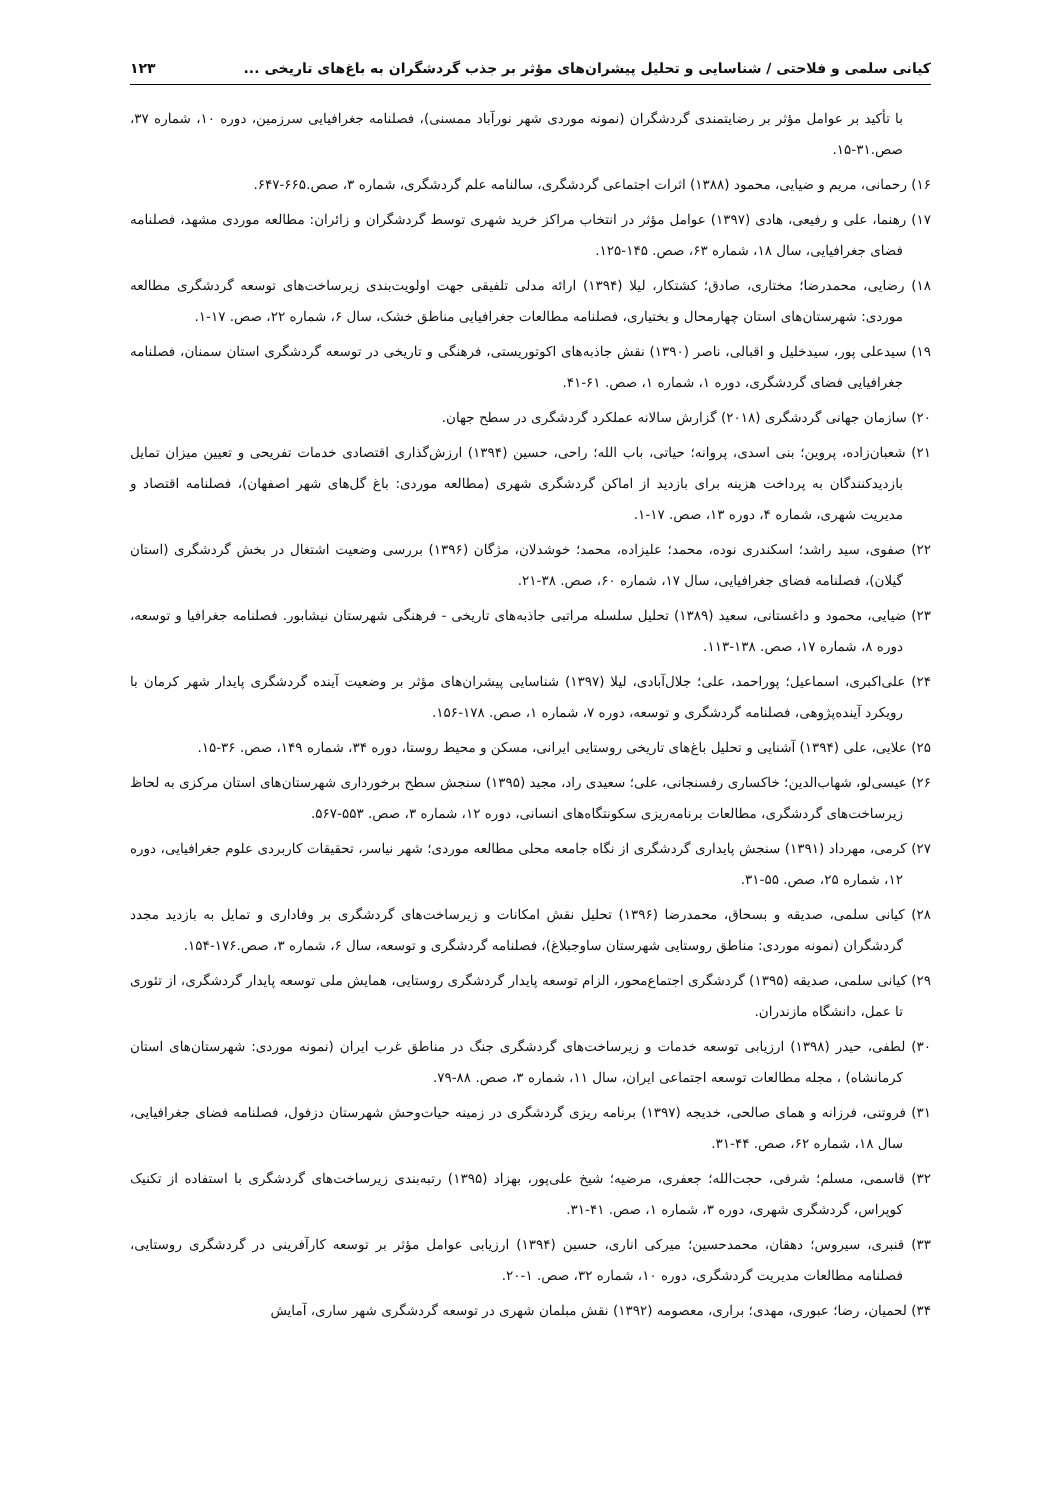کیانی سلمی و فلاحتی / شناسایی و تحلیل پیشران‌های مؤثر بر جذب گردشگران به باغ‌های تاریخی ... ۱۲۳
با تأکید بر عوامل مؤثر بر رضایتمندی گردشگران (نمونه موردی شهر نورآباد ممسنی)، فصلنامه جغرافیایی سرزمین، دوره ۱۰، شماره ۳۷، صص.۳۱-۱۵.
۱۶) رحمانی، مریم و ضیایی، محمود (۱۳۸۸) اثرات اجتماعی گردشگری، سالنامه علم گردشگری، شماره ۳، صص.۶۶۵-۶۴۷.
۱۷) رهنما، علی و رفیعی، هادی (۱۳۹۷) عوامل مؤثر در انتخاب مراکز خرید شهری توسط گردشگران و زائران: مطالعه موردی مشهد، فصلنامه فضای جغرافیایی، سال ۱۸، شماره ۶۳، صص. ۱۴۵-۱۲۵.
۱۸) رضایی، محمدرضا؛ مختاری، صادق؛ کشتکار، لیلا (۱۳۹۴) ارائه مدلی تلفیقی جهت اولویت‌بندی زیرساخت‌های توسعه گردشگری مطالعه موردی: شهرستان‌های استان چهارمحال و بختیاری، فصلنامه مطالعات جغرافیایی مناطق خشک، سال ۶، شماره ۲۲، صص. ۱۷-۱.
۱۹) سیدعلی پور، سیدخلیل و اقبالی، ناصر (۱۳۹۰) نقش جاذبه‌های اکوتوریستی، فرهنگی و تاریخی در توسعه گردشگری استان سمنان، فصلنامه جغرافیایی فضای گردشگری، دوره ۱، شماره ۱، صص. ۶۱-۴۱.
۲۰) سازمان جهانی گردشگری (۲۰۱۸) گزارش سالانه عملکرد گردشگری در سطح جهان.
۲۱) شعبان‌زاده، پروین؛ بنی اسدی، پروانه؛ حیاتی، باب الله؛ راحی، حسین (۱۳۹۴) ارزش‌گذاری اقتصادی خدمات تفریحی و تعیین میزان تمایل بازدیدکنندگان به پرداخت هزینه برای بازدید از اماکن گردشگری شهری (مطالعه موردی: باغ گل‌های شهر اصفهان)، فصلنامه اقتصاد و مدیریت شهری، شماره ۴، دوره ۱۳، صص. ۱۷-۱.
۲۲) صفوی، سید راشد؛ اسکندری نوده، محمد؛ علیزاده، محمد؛ خوشدلان، مژگان (۱۳۹۶) بررسی وضعیت اشتغال در بخش گردشگری (استان گیلان)، فصلنامه فضای جغرافیایی، سال ۱۷، شماره ۶۰، صص. ۳۸-۲۱.
۲۳) ضیایی، محمود و داغستانی، سعید (۱۳۸۹) تحلیل سلسله مراتبی جاذبه‌های تاریخی - فرهنگی شهرستان نیشابور. فصلنامه جغرافیا و توسعه، دوره ۸، شماره ۱۷، صص. ۱۳۸-۱۱۳.
۲۴) علی‌اکبری، اسماعیل؛ پوراحمد، علی؛ جلال‌آبادی، لیلا (۱۳۹۷) شناسایی پیشران‌های مؤثر بر وضعیت آینده گردشگری پایدار شهر کرمان با رویکرد آینده‌پژوهی، فصلنامه گردشگری و توسعه، دوره ۷، شماره ۱، صص. ۱۷۸-۱۵۶.
۲۵) علایی، علی (۱۳۹۴) آشنایی و تحلیل باغ‌های تاریخی روستایی ایرانی، مسکن و محیط روستا، دوره ۳۴، شماره ۱۴۹، صص. ۳۶-۱۵.
۲۶) عیسی‌لو، شهاب‌الدین؛ خاکساری رفسنجانی، علی؛ سعیدی راد، مجید (۱۳۹۵) سنجش سطح برخورداری شهرستان‌های استان مرکزی به لحاظ زیرساخت‌های گردشگری، مطالعات برنامه‌ریزی سکونتگاه‌های انسانی، دوره ۱۲، شماره ۳، صص. ۵۵۳-۵۶۷.
۲۷) کرمی، مهرداد (۱۳۹۱) سنجش پایداری گردشگری از نگاه جامعه محلی مطالعه موردی؛ شهر نیاسر، تحقیقات کاربردی علوم جغرافیایی، دوره ۱۲، شماره ۲۵، صص. ۵۵-۳۱.
۲۸) کیانی سلمی، صدیقه و بسحاق، محمدرضا (۱۳۹۶) تحلیل نقش امکانات و زیرساخت‌های گردشگری بر وفاداری و تمایل به بازدید مجدد گردشگران (نمونه موردی: مناطق روستایی شهرستان ساوجبلاغ)، فصلنامه گردشگری و توسعه، سال ۶، شماره ۳، صص.۱۷۶-۱۵۴.
۲۹) کیانی سلمی، صدیقه (۱۳۹۵) گردشگری اجتماع‌محور، الزام توسعه پایدار گردشگری روستایی، همایش ملی توسعه پایدار گردشگری، از تئوری تا عمل، دانشگاه مازندران.
۳۰) لطفی، حیدر (۱۳۹۸) ارزیابی توسعه خدمات و زیرساخت‌های گردشگری جنگ در مناطق غرب ایران (نمونه موردی: شهرستان‌های استان کرمانشاه) ، مجله مطالعات توسعه اجتماعی ایران، سال ۱۱، شماره ۳، صص. ۸۸-۷۹.
۳۱) فروتنی، فرزانه و همای صالحی، خدیجه (۱۳۹۷) برنامه ریزی گردشگری در زمینه حیات‌وحش شهرستان دزفول، فصلنامه فضای جغرافیایی، سال ۱۸، شماره ۶۲، صص. ۴۴-۳۱.
۳۲) قاسمی، مسلم؛ شرفی، حجت‌الله؛ جعفری، مرضیه؛ شیخ علی‌پور، بهزاد (۱۳۹۵) رتبه‌بندی زیرساخت‌های گردشگری با استفاده از تکنیک کوپراس، گردشگری شهری، دوره ۳، شماره ۱، صص. ۴۱-۳۱.
۳۳) قنبری، سیروس؛ دهقان، محمدحسین؛ میرکی اناری، حسین (۱۳۹۴) ارزیابی عوامل مؤثر بر توسعه کارآفرینی در گردشگری روستایی، فصلنامه مطالعات مدیریت گردشگری، دوره ۱۰، شماره ۳۲، صص. ۱-۲۰.
۳۴) لحمیان، رضا؛ عبوری، مهدی؛ براری، معصومه (۱۳۹۲) نقش مبلمان شهری در توسعه گردشگری شهر ساری، آمایش